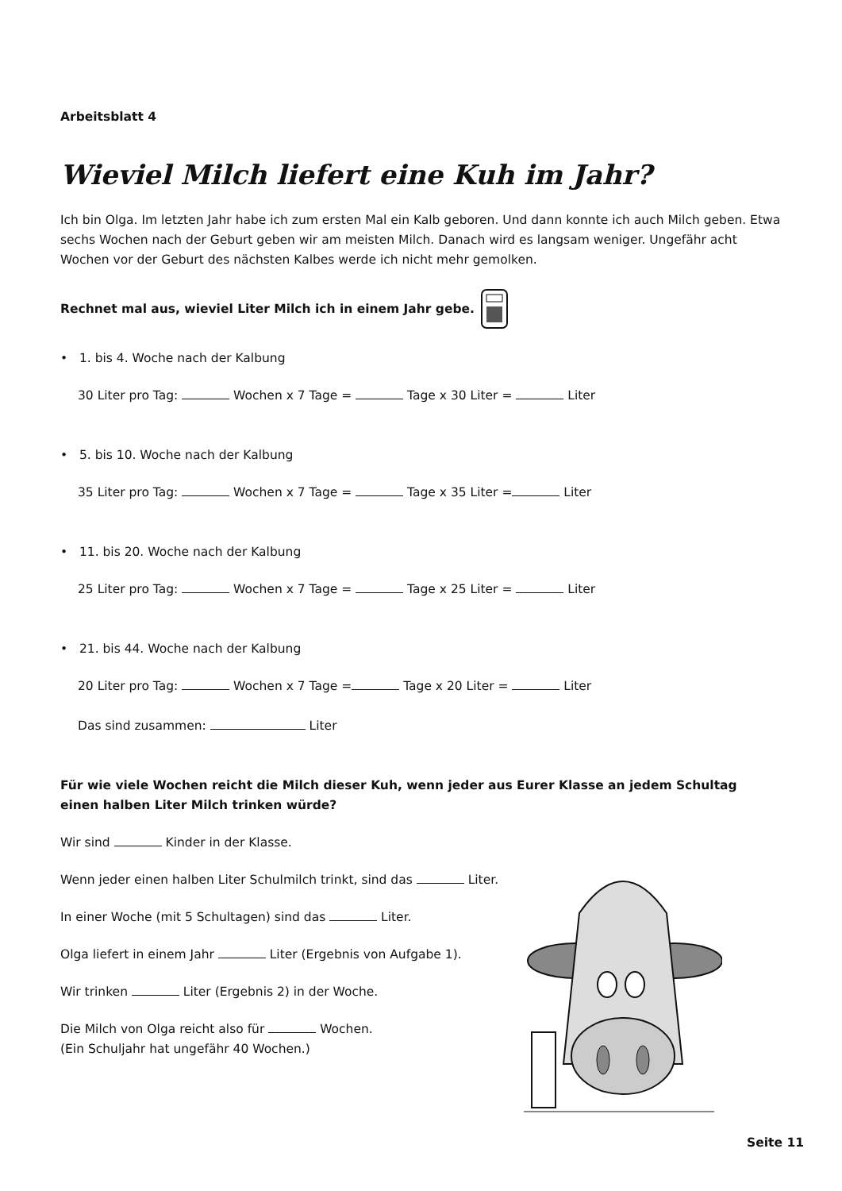Arbeitsblatt 4
Wieviel Milch liefert eine Kuh im Jahr?
Ich bin Olga. Im letzten Jahr habe ich zum ersten Mal ein Kalb geboren. Und dann konnte ich auch Milch geben. Etwa sechs Wochen nach der Geburt geben wir am meisten Milch. Danach wird es langsam weniger. Ungefähr acht Wochen vor der Geburt des nächsten Kalbes werde ich nicht mehr gemolken.
Rechnet mal aus, wieviel Liter Milch ich in einem Jahr gebe.
• 1. bis 4. Woche nach der Kalbung
30 Liter pro Tag: Wochen x 7 Tage = Tage x 30 Liter = Liter
• 5. bis 10. Woche nach der Kalbung
35 Liter pro Tag: Wochen x 7 Tage = Tage x 35 Liter = Liter
• 11. bis 20. Woche nach der Kalbung
25 Liter pro Tag: Wochen x 7 Tage = Tage x 25 Liter = Liter
• 21. bis 44. Woche nach der Kalbung
20 Liter pro Tag: Wochen x 7 Tage = Tage x 20 Liter = Liter
Das sind zusammen: Liter
Für wie viele Wochen reicht die Milch dieser Kuh, wenn jeder aus Eurer Klasse an jedem Schultag
einen halben Liter Milch trinken würde?
Wir sind Kinder in der Klasse.
Wenn jeder einen halben Liter Schulmilch trinkt, sind das Liter.
In einer Woche (mit 5 Schultagen) sind das Liter.
Olga liefert in einem Jahr Liter (Ergebnis von Aufgabe 1).
Wir trinken Liter (Ergebnis 2) in der Woche.
Die Milch von Olga reicht also für Wochen.
(Ein Schuljahr hat ungefähr 40 Wochen.)
Seite 11